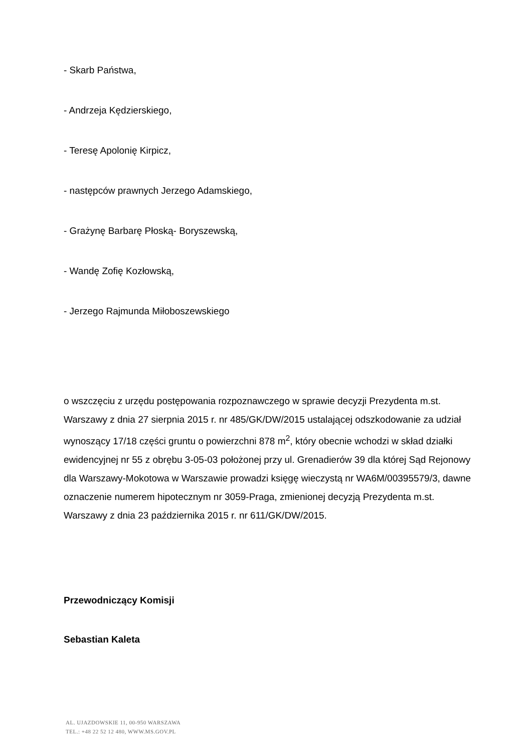- Skarb Państwa,
- Andrzeja Kędzierskiego,
- Teresę Apolonię Kirpicz,
- następców prawnych Jerzego Adamskiego,
- Grażynę Barbarę Płoską- Boryszewską,
- Wandę Zofię Kozłowską,
- Jerzego Rajmunda Miłoboszewskiego
o wszczęciu z urzędu postępowania rozpoznawczego w sprawie decyzji Prezydenta m.st. Warszawy z dnia 27 sierpnia 2015 r. nr 485/GK/DW/2015 ustalającej odszkodowanie za udział wynoszący 17/18 części gruntu o powierzchni 878 m<sup>2</sup>, który obecnie wchodzi w skład działki ewidencyjnej nr 55 z obrębu 3-05-03 położonej przy ul. Grenadierów 39 dla której Sąd Rejonowy dla Warszawy-Mokotowa w Warszawie prowadzi księgę wieczystą nr WA6M/00395579/3, dawne oznaczenie numerem hipotecznym nr 3059-Praga, zmienionej decyzją Prezydenta m.st. Warszawy z dnia 23 października 2015 r. nr 611/GK/DW/2015.
Przewodniczący Komisji
Sebastian Kaleta
AL. UJAZDOWSKIE 11, 00-950 WARSZAWA
TEL.: +48 22 52 12 480, WWW.MS.GOV.PL